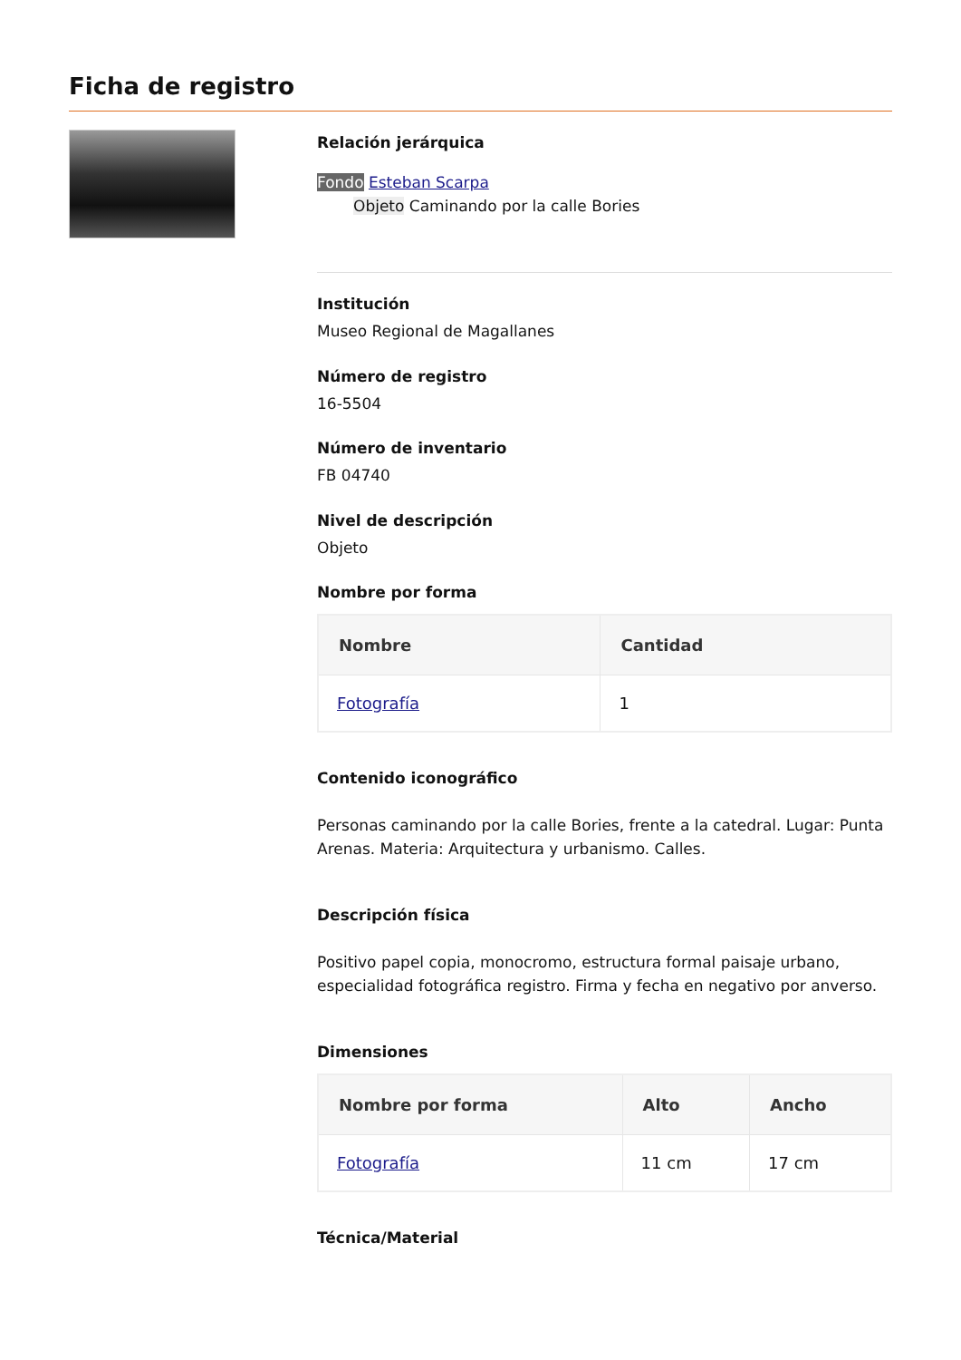Ficha de registro
Relación jerárquica
Fondo Esteban Scarpa
Objeto Caminando por la calle Bories
Institución
Museo Regional de Magallanes
Número de registro
16-5504
Número de inventario
FB 04740
Nivel de descripción
Objeto
Nombre por forma
| Nombre | Cantidad |
| --- | --- |
| Fotografía | 1 |
Contenido iconográfico
Personas caminando por la calle Bories, frente a la catedral. Lugar: Punta Arenas. Materia: Arquitectura y urbanismo. Calles.
Descripción física
Positivo papel copia, monocromo, estructura formal paisaje urbano, especialidad fotográfica registro. Firma y fecha en negativo por anverso.
Dimensiones
| Nombre por forma | Alto | Ancho |
| --- | --- | --- |
| Fotografía | 11 cm | 17 cm |
Técnica/Material